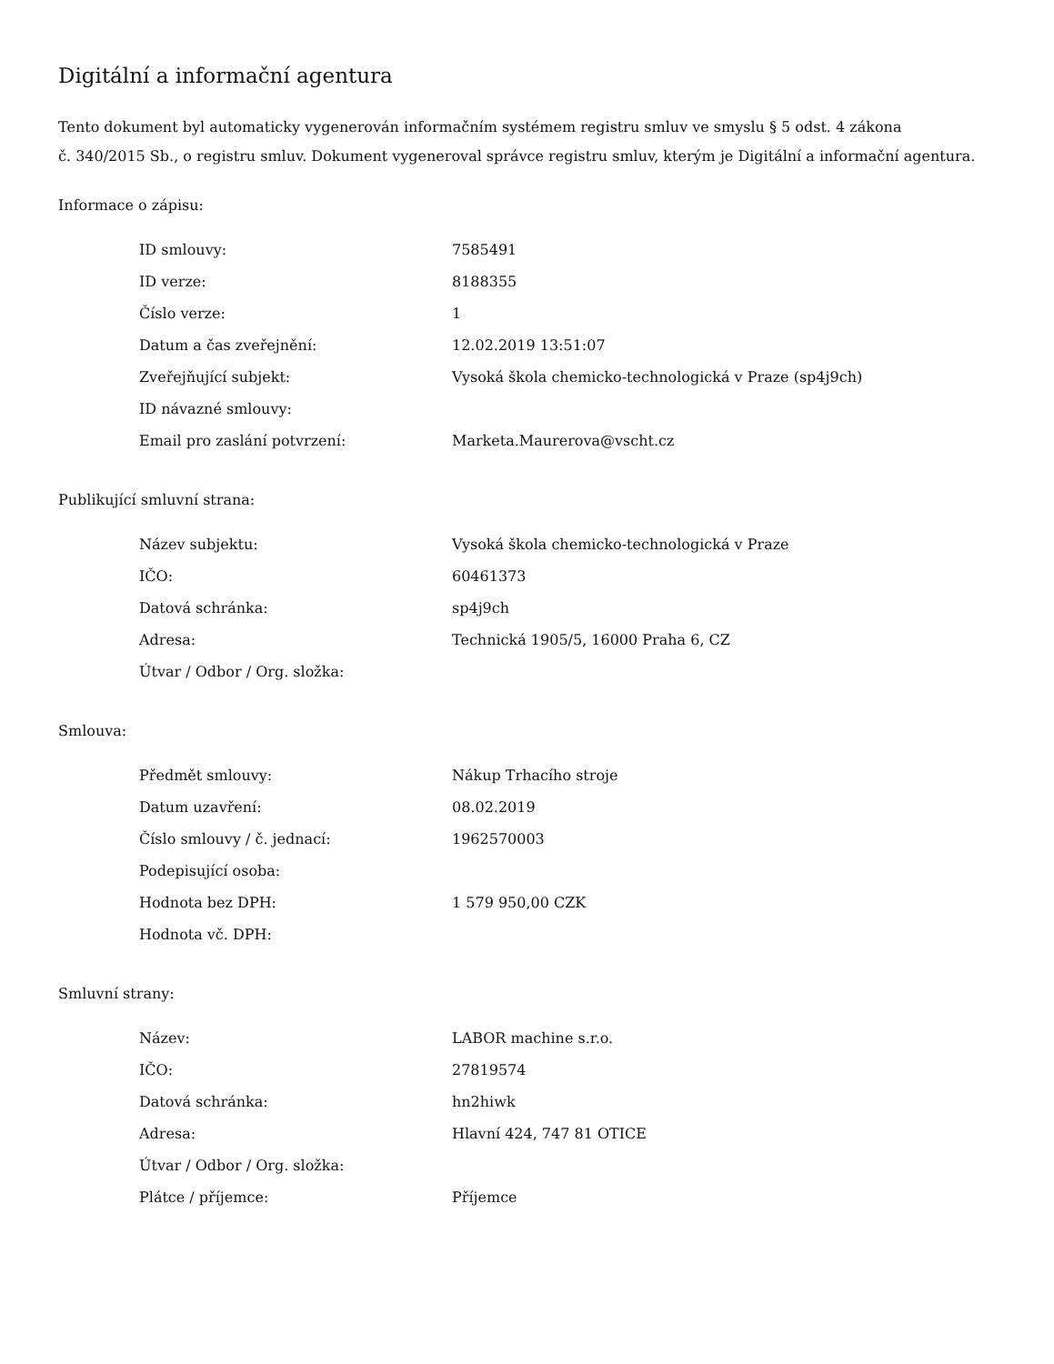Digitální a informační agentura
Tento dokument byl automaticky vygenerován informačním systémem registru smluv ve smyslu § 5 odst. 4 zákona
č. 340/2015 Sb., o registru smluv. Dokument vygeneroval správce registru smluv, kterým je Digitální a informační agentura.
Informace o zápisu:
| ID smlouvy: | 7585491 |
| ID verze: | 8188355 |
| Číslo verze: | 1 |
| Datum a čas zveřejnění: | 12.02.2019 13:51:07 |
| Zveřejňující subjekt: | Vysoká škola chemicko-technologická v Praze (sp4j9ch) |
| ID návazné smlouvy: | |
| Email pro zaslání potvrzení: | Marketa.Maurerova@vscht.cz |
Publikující smluvní strana:
| Název subjektu: | Vysoká škola chemicko-technologická v Praze |
| IČO: | 60461373 |
| Datová schránka: | sp4j9ch |
| Adresa: | Technická 1905/5, 16000 Praha 6, CZ |
| Útvar / Odbor / Org. složka: | |
Smlouva:
| Předmět smlouvy: | Nákup Trhacího stroje |
| Datum uzavření: | 08.02.2019 |
| Číslo smlouvy / č. jednací: | 1962570003 |
| Podepisující osoba: | |
| Hodnota bez DPH: | 1 579 950,00 CZK |
| Hodnota vč. DPH: | |
Smluvní strany:
| Název: | LABOR machine s.r.o. |
| IČO: | 27819574 |
| Datová schránka: | hn2hiwk |
| Adresa: | Hlavní 424, 747 81 OTICE |
| Útvar / Odbor / Org. složka: | |
| Plátce / příjemce: | Příjemce |